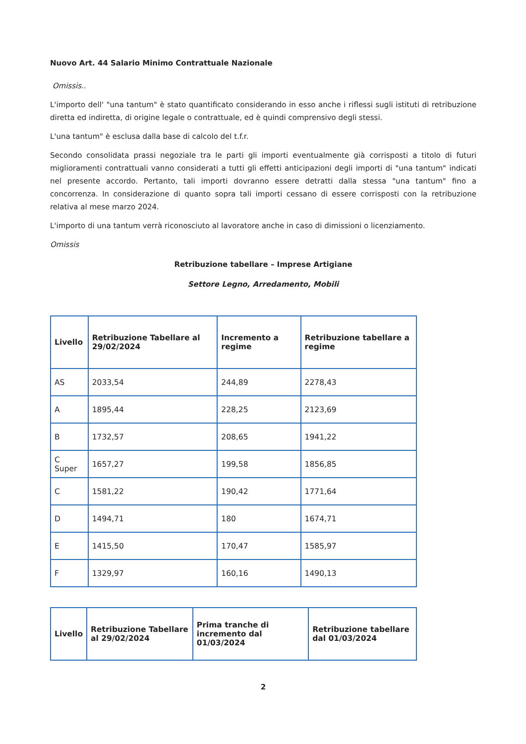Nuovo Art. 44 Salario Minimo Contrattuale Nazionale
Omissis..
L'importo dell' "una tantum" è stato quantificato considerando in esso anche i riflessi sugli istituti di retribuzione diretta ed indiretta, di origine legale o contrattuale, ed è quindi comprensivo degli stessi.
L'una tantum" è esclusa dalla base di calcolo del t.f.r.
Secondo consolidata prassi negoziale tra le parti gli importi eventualmente già corrisposti a titolo di futuri miglioramenti contrattuali vanno considerati a tutti gli effetti anticipazioni degli importi di "una tantum" indicati nel presente accordo. Pertanto, tali importi dovranno essere detratti dalla stessa "una tantum" fino a concorrenza. In considerazione di quanto sopra tali importi cessano di essere corrisposti con la retribuzione relativa al mese marzo 2024.
L'importo di una tantum verrà riconosciuto al lavoratore anche in caso di dimissioni o licenziamento.
Omissis
Retribuzione tabellare – Imprese Artigiane
Settore Legno, Arredamento, Mobili
| Livello | Retribuzione Tabellare al 29/02/2024 | Incremento a regime | Retribuzione tabellare a regime |
| --- | --- | --- | --- |
| AS | 2033,54 | 244,89 | 2278,43 |
| A | 1895,44 | 228,25 | 2123,69 |
| B | 1732,57 | 208,65 | 1941,22 |
| C Super | 1657,27 | 199,58 | 1856,85 |
| C | 1581,22 | 190,42 | 1771,64 |
| D | 1494,71 | 180 | 1674,71 |
| E | 1415,50 | 170,47 | 1585,97 |
| F | 1329,97 | 160,16 | 1490,13 |
| Livello | Retribuzione Tabellare al 29/02/2024 | Prima tranche di incremento dal 01/03/2024 | Retribuzione tabellare dal 01/03/2024 |
| --- | --- | --- | --- |
2